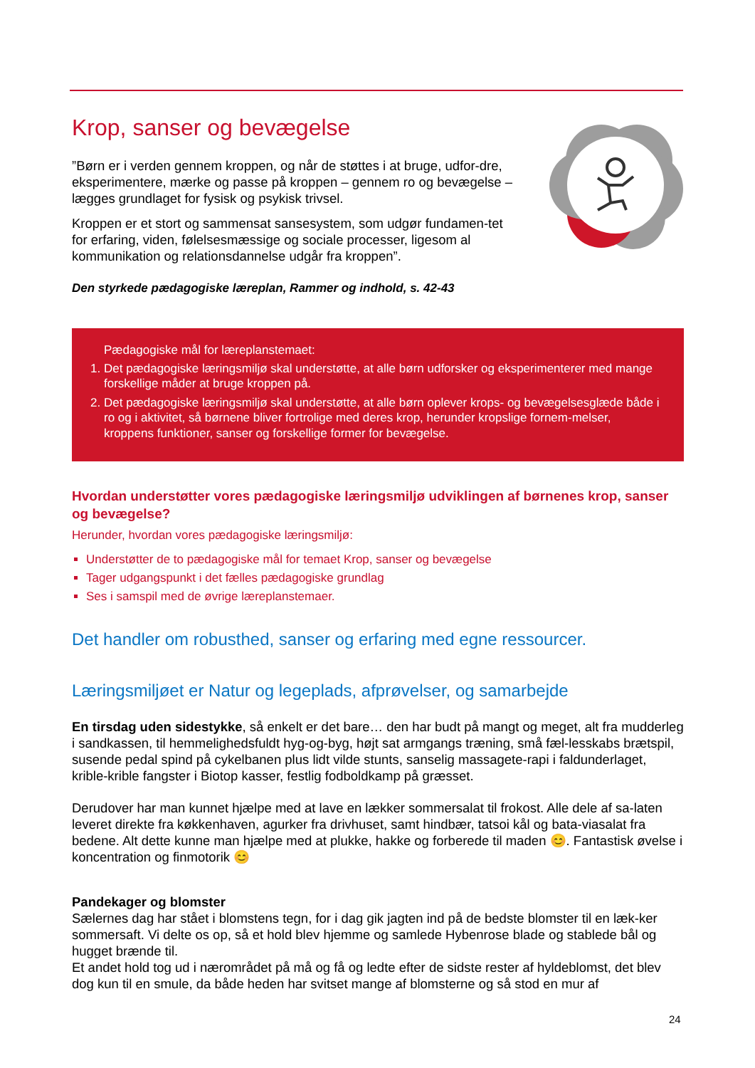Krop, sanser og bevægelse
”Børn er i verden gennem kroppen, og når de støttes i at bruge, udfor-dre, eksperimentere, mærke og passe på kroppen – gennem ro og bevægelse – lægges grundlaget for fysisk og psykisk trivsel.
Kroppen er et stort og sammensat sansesystem, som udgør fundamen-tet for erfaring, viden, følelsesmæssige og sociale processer, ligesom al kommunikation og relationsdannelse udgår fra kroppen”.
Den styrkede pædagogiske læreplan, Rammer og indhold, s. 42-43
Pædagogiske mål for læreplanstemaet:
1. Det pædagogiske læringsmiljø skal understøtte, at alle børn udforsker og eksperimenterer med mange forskellige måder at bruge kroppen på.
2. Det pædagogiske læringsmiljø skal understøtte, at alle børn oplever krops- og bevægelsesglæde både i ro og i aktivitet, så børnene bliver fortrolige med deres krop, herunder kropslige fornem-melser, kroppens funktioner, sanser og forskellige former for bevægelse.
Hvordan understøtter vores pædagogiske læringsmiljø udviklingen af børnenes krop, sanser og bevægelse?
Herunder, hvordan vores pædagogiske læringsmiljø:
Understøtter de to pædagogiske mål for temaet Krop, sanser og bevægelse
Tager udgangspunkt i det fælles pædagogiske grundlag
Ses i samspil med de øvrige læreplanstemaer.
Det handler om robusthed, sanser og erfaring med egne ressourcer.
Læringsmiljøet er Natur og legeplads, afprøvelser, og samarbejde
En tirsdag uden sidestykke, så enkelt er det bare… den har budt på mangt og meget, alt fra mudderleg i sandkassen, til hemmelighedsfuldt hyg-og-byg, højt sat armgangs træning, små fæl-lesskabs brætspil, susende pedal spind på cykelbanen plus lidt vilde stunts, sanselig massagete-rapi i faldunderlaget, krible-krible fangster i Biotop kasser, festlig fodboldkamp på græsset.
Derudover har man kunnet hjælpe med at lave en lækker sommersalat til frokost. Alle dele af sa-laten leveret direkte fra køkkenhaven, agurker fra drivhuset, samt hindbær, tatsoi kål og bata-viasalat fra bedene. Alt dette kunne man hjælpe med at plukke, hakke og forberede til maden 😊. Fantastisk øvelse i koncentration og finmotorik 😊
Pandekager og blomster
Sælernes dag har stået i blomstens tegn, for i dag gik jagten ind på de bedste blomster til en læk-ker sommersaft. Vi delte os op, så et hold blev hjemme og samlede Hybenrose blade og stablede bål og hugget brænde til.
Et andet hold tog ud i nærområdet på må og få og ledte efter de sidste rester af hyldeblomst, det blev dog kun til en smule, da både heden har svitset mange af blomsterne og så stod en mur af
24